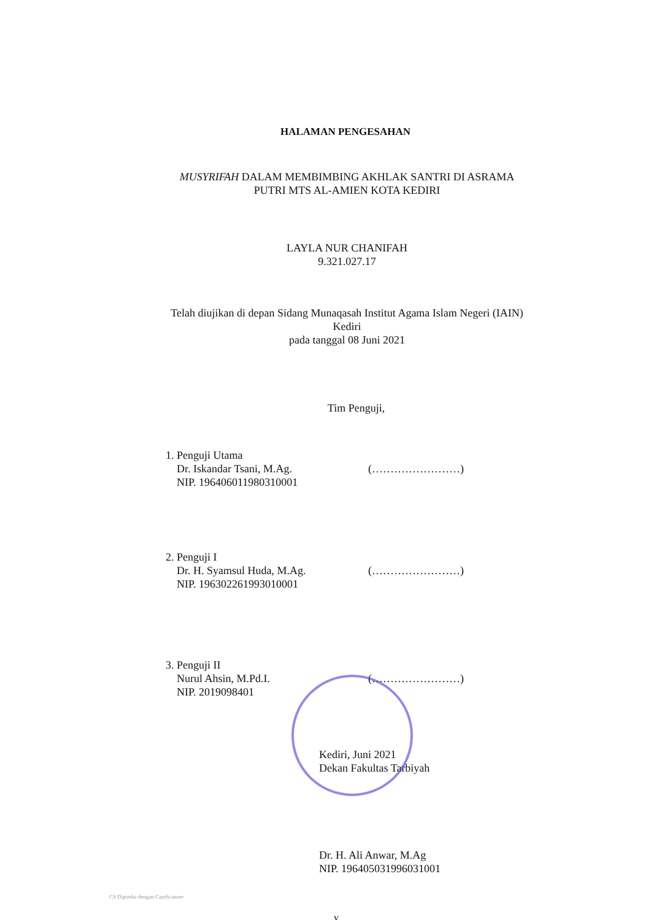HALAMAN PENGESAHAN
MUSYRIFAH DALAM MEMBIMBING AKHLAK SANTRI DI ASRAMA
PUTRI MTS AL-AMIEN KOTA KEDIRI
LAYLA NUR CHANIFAH
9.321.027.17
Telah diujikan di depan Sidang Munaqasah Institut Agama Islam Negeri (IAIN)
Kediri
pada tanggal 08 Juni 2021
Tim Penguji,
1. Penguji Utama
Dr. Iskandar Tsani, M.Ag.
NIP. 196406011980310001
(……………………)
2. Penguji I
Dr. H. Syamsul Huda, M.Ag.
NIP. 196302261993010001
(……………………)
3. Penguji II
Nurul Ahsin, M.Pd.I.
NIP. 2019098401
(……………………)
Kediri, Juni 2021
Dekan Fakultas Tarbiyah
Dr. H. Ali Anwar, M.Ag
NIP. 196405031996031001
CS Dipindai dengan CamScanner
v